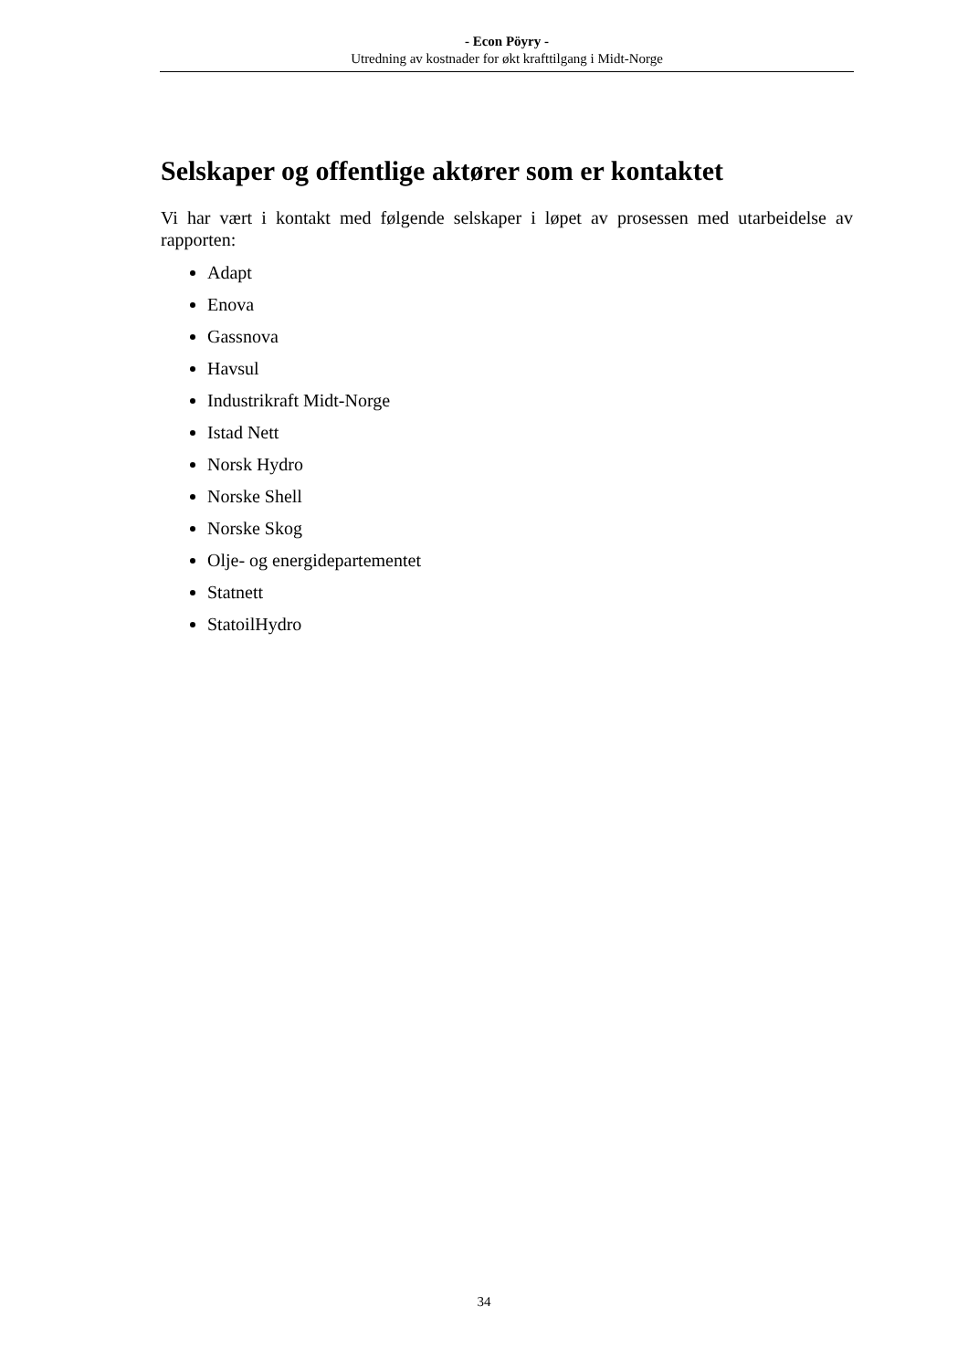- Econ Pöyry -
Utredning av kostnader for økt krafttilgang i Midt-Norge
Selskaper og offentlige aktører som er kontaktet
Vi har vært i kontakt med følgende selskaper i løpet av prosessen med utarbeidelse av rapporten:
Adapt
Enova
Gassnova
Havsul
Industrikraft Midt-Norge
Istad Nett
Norsk Hydro
Norske Shell
Norske Skog
Olje- og energidepartementet
Statnett
StatoilHydro
34